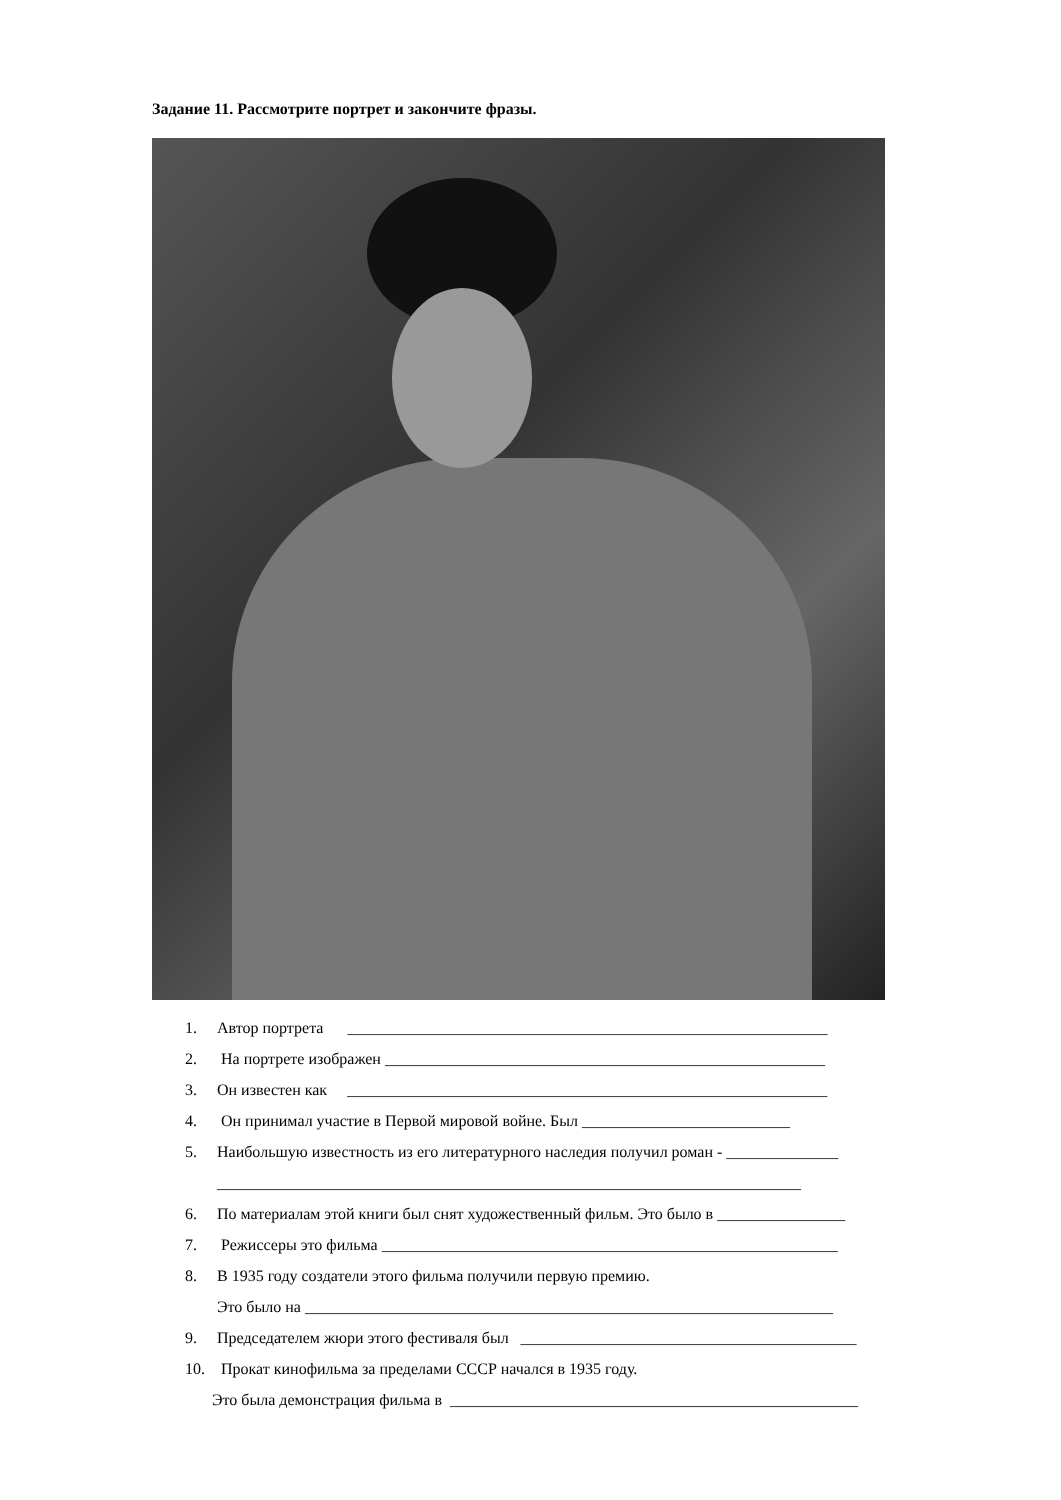Задание 11. Рассмотрите портрет и закончите фразы.
1. Автор портрета ____________________________________________________________
2. На портрете изображен _______________________________________________________
3. Он известен как ____________________________________________________________
4. Он принимал участие в Первой мировой войне. Был __________________________
5. Наибольшую известность из его литературного наследия получил роман - ______________
_________________________________________________________________________
6. По материалам этой книги был снят художественный фильм. Это было в ________________
7. Режиссеры это фильма _________________________________________________________
8. В 1935 году создатели этого фильма получили первую премию.
Это было на __________________________________________________________________
9. Председателем жюри этого фестиваля был __________________________________________
10. Прокат кинофильма за пределами СССР начался в 1935 году.
Это была демонстрация фильма в ___________________________________________________